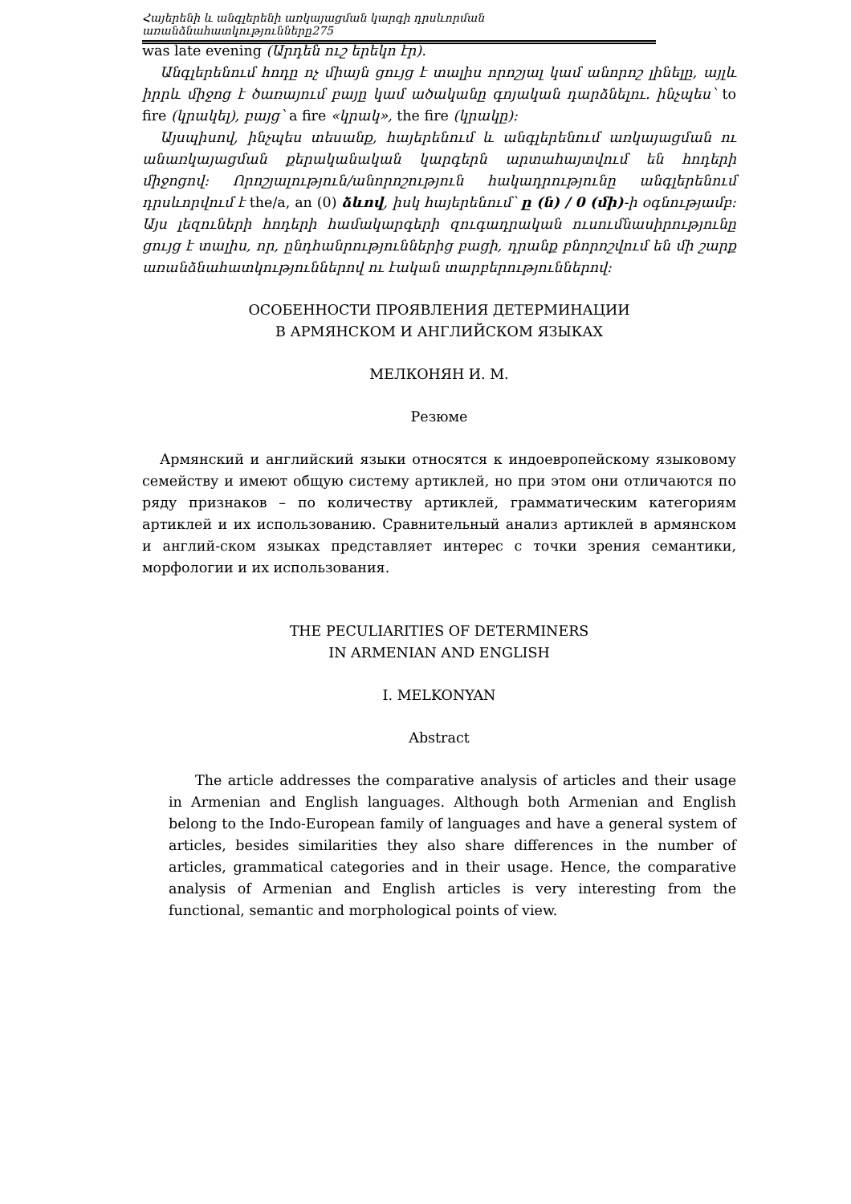Հայերենի և անգլերենի առկայացման կարգի դրսևորման առանձնահատկությունները275
was late evening (Արդեն ուշ երեկո էր).
Անգլերենում հոդը ոչ միայն ցույց է տալիս որոշյալ կամ անորոշ լինելը, այլև իրրև միջոց է ծառայում բայը կամ ածականը գոյական դարձնելու. ինչպես՝ to fire (կրակել), բայց՝ a fire «կրակ», the fire (կրակը):
Այսպիսով, ինչպես տեսանք, հայերենում և անգլերենում առկայացման ու անառկայացման քերականական կարգերն արտահայտվում են հոդերի միջոցով: Որոշյալություն/անորոշություն հակադրությունը անգլերենում դրսևորվում է the/a, an (0) ձևով, իսկ հայերենում՝ ը (ն) / 0 (մի)-ի օգնությամբ: Այս լեզուների հոդերի համակարգերի զուգադրական ուսումնասիրությունը ցույց է տալիս, որ, ընդհանրություններից բացի, դրանք բնորոշվում են մի շարք առանձնահատկություններով ու էական տարբերություններով:
ОСОБЕННОСТИ ПРОЯВЛЕНИЯ ДЕТЕРМИНАЦИИ
В АРМЯНСКОМ И АНГЛИЙСКОМ ЯЗЫКАХ
МЕЛКОНЯН И. М.
Резюме
Армянский и английский языки относятся к индоевропейскому языковому семейству и имеют общую систему артиклей, но при этом они отличаются по ряду признаков – по количеству артиклей, грамматическим категориям артиклей и их использованию. Сравнительный анализ артиклей в армянском и англий-ском языках представляет интерес с точки зрения семантики, морфологии и их использования.
THE PECULIARITIES OF DETERMINERS
IN ARMENIAN AND ENGLISH
I. MELKONYAN
Abstract
The article addresses the comparative analysis of articles and their usage in Armenian and English languages. Although both Armenian and English belong to the Indo-European family of languages and have a general system of articles, besides similarities they also share differences in the number of articles, grammatical categories and in their usage. Hence, the comparative analysis of Armenian and English articles is very interesting from the functional, semantic and morphological points of view.